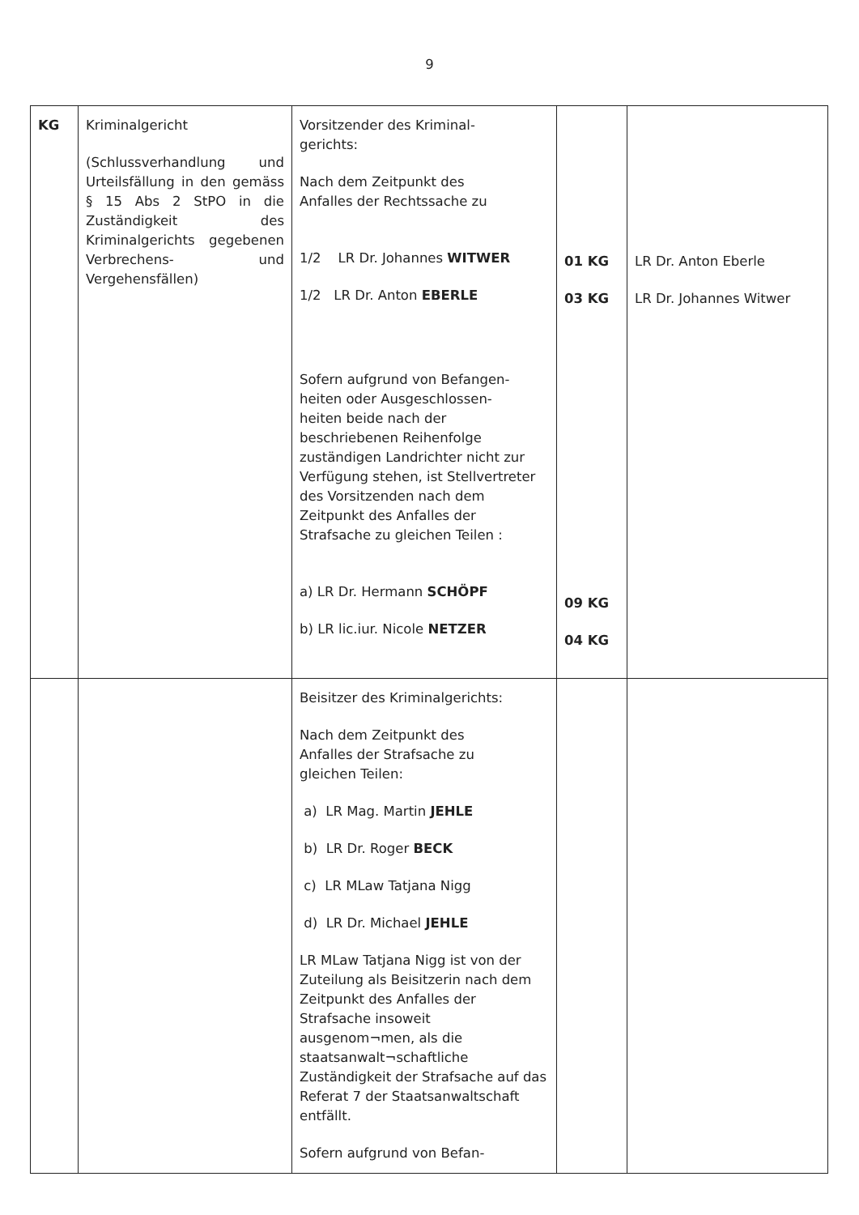9
| KG | Kriminalgericht (Schlussverhandlung und Urteilsfällung in den gemäss § 15 Abs 2 StPO in die Zuständigkeit des Kriminalgerichts gegebenen Verbrechens- und Vergehensfällen) | Vorsitzender des Kriminal- gerichts: Nach dem Zeitpunkt des Anfalles der Rechtssache zu 1/2 LR Dr. Johannes WITWER 1/2 LR Dr. Anton EBERLE Sofern aufgrund von Befangen- heiten oder Ausgeschlossen- heiten beide nach der beschriebenen Reihenfolge zuständigen Landrichter nicht zur Verfügung stehen, ist Stellvertreter des Vorsitzenden nach dem Zeitpunkt des Anfalles der Strafsache zu gleichen Teilen : a) LR Dr. Hermann SCHÖPF b) LR lic.iur. Nicole NETZER | 01 KG 03 KG 09 KG 04 KG | LR Dr. Anton Eberle LR Dr. Johannes Witwer |
| | | Beisitzer des Kriminalgerichts: Nach dem Zeitpunkt des Anfalles der Strafsache zu gleichen Teilen: a) LR Mag. Martin JEHLE b) LR Dr. Roger BECK c) LR MLaw Tatjana Nigg d) LR Dr. Michael JEHLE LR MLaw Tatjana Nigg ist von der Zuteilung als Beisitzerin nach dem Zeitpunkt des Anfalles der Strafsache insoweit ausgenom¬men, als die staatsanwalt¬schaftliche Zuständigkeit der Strafsache auf das Referat 7 der Staatsanwaltschaft entfällt. Sofern aufgrund von Befan- | | |